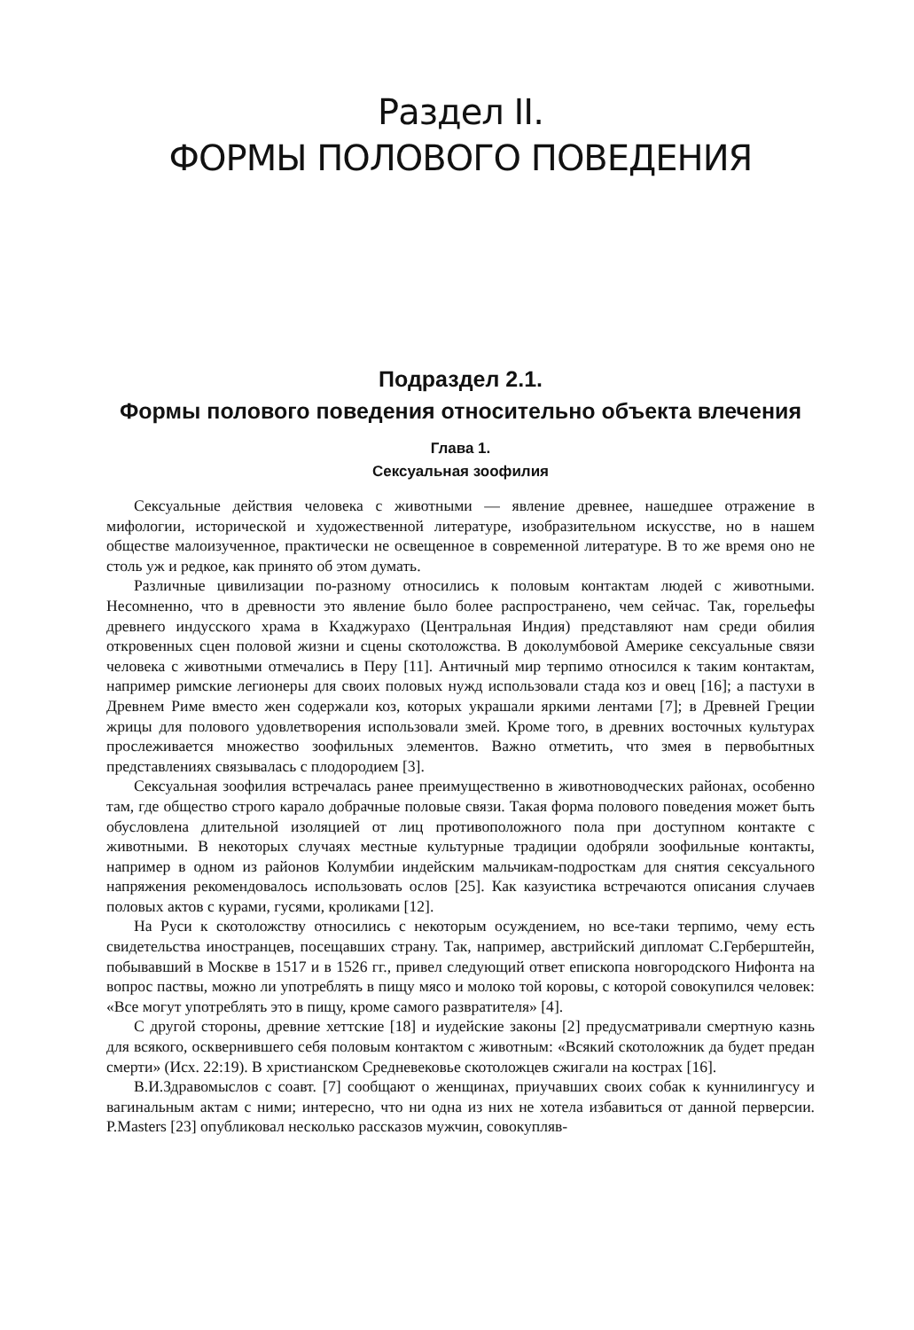Раздел II.
ФОРМЫ ПОЛОВОГО ПОВЕДЕНИЯ
Подраздел 2.1.
Формы полового поведения относительно объекта влечения
Глава 1.
Сексуальная зоофилия
Сексуальные действия человека с животными — явление древнее, нашедшее отражение в мифологии, исторической и художественной литературе, изобразительном искусстве, но в нашем обществе малоизученное, практически не освещенное в современной литературе. В то же время оно не столь уж и редкое, как принято об этом думать.
Различные цивилизации по-разному относились к половым контактам людей с животными. Несомненно, что в древности это явление было более распространено, чем сейчас. Так, горельефы древнего индусского храма в Кхаджурахо (Центральная Индия) представляют нам среди обилия откровенных сцен половой жизни и сцены скотоложства. В доколумбовой Америке сексуальные связи человека с животными отмечались в Перу [11]. Античный мир терпимо относился к таким контактам, например римские легионеры для своих половых нужд использовали стада коз и овец [16]; а пастухи в Древнем Риме вместо жен содержали коз, которых украшали яркими лентами [7]; в Древней Греции жрицы для полового удовлетворения использовали змей. Кроме того, в древних восточных культурах прослеживается множество зоофильных элементов. Важно отметить, что змея в первобытных представлениях связывалась с плодородием [3].
Сексуальная зоофилия встречалась ранее преимущественно в животноводческих районах, особенно там, где общество строго карало добрачные половые связи. Такая форма полового поведения может быть обусловлена длительной изоляцией от лиц противоположного пола при доступном контакте с животными. В некоторых случаях местные культурные традиции одобряли зоофильные контакты, например в одном из районов Колумбии индейским мальчикам-подросткам для снятия сексуального напряжения рекомендовалось использовать ослов [25]. Как казуистика встречаются описания случаев половых актов с курами, гусями, кроликами [12].
На Руси к скотоложству относились с некоторым осуждением, но все-таки терпимо, чему есть свидетельства иностранцев, посещавших страну. Так, например, австрийский дипломат С.Герберштейн, побывавший в Москве в 1517 и в 1526 гг., привел следующий ответ епископа новгородского Нифонта на вопрос паствы, можно ли употреблять в пищу мясо и молоко той коровы, с которой совокупился человек: «Все могут употреблять это в пищу, кроме самого развратителя» [4].
С другой стороны, древние хеттские [18] и иудейские законы [2] предусматривали смертную казнь для всякого, осквернившего себя половым контактом с животным: «Всякий скотоложник да будет предан смерти» (Исх. 22:19). В христианском Средневековье скотоложцев сжигали на кострах [16].
В.И.Здравомыслов с соавт. [7] сообщают о женщинах, приучавших своих собак к куннилингусу и вагинальным актам с ними; интересно, что ни одна из них не хотела избавиться от данной перверсии. P.Masters [23] опубликовал несколько рассказов мужчин, совокупляв-